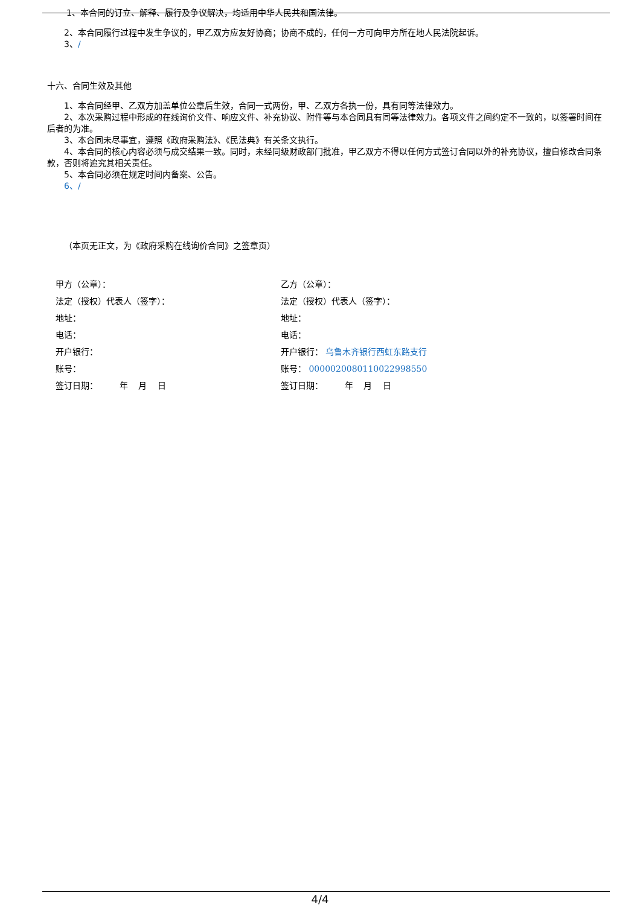1、本合同的订立、解释、履行及争议解决，均适用中华人民共和国法律。
2、本合同履行过程中发生争议的，甲乙双方应友好协商；协商不成的，任何一方可向甲方所在地人民法院起诉。
3、/
十六、合同生效及其他
1、本合同经甲、乙双方加盖单位公章后生效，合同一式两份，甲、乙双方各执一份，具有同等法律效力。
2、本次采购过程中形成的在线询价文件、响应文件、补充协议、附件等与本合同具有同等法律效力。各项文件之间约定不一致的，以签署时间在后者的为准。
3、本合同未尽事宜，遵照《政府采购法》、《民法典》有关条文执行。
4、本合同的核心内容必须与成交结果一致。同时，未经同级财政部门批准，甲乙双方不得以任何方式签订合同以外的补充协议，擅自修改合同条款，否则将追究其相关责任。
5、本合同必须在规定时间内备案、公告。
6、/
（本页无正文，为《政府采购在线询价合同》之签章页）
甲方（公章）：
法定（授权）代表人（签字）：
地址：
电话：
开户银行：
账号：
签订日期： 年 月 日
乙方（公章）：
法定（授权）代表人（签字）：
地址：
电话：
开户银行： 乌鲁木齐银行西虹东路支行
账号： 000002008011002299855​0
签订日期： 年 月 日
4/4